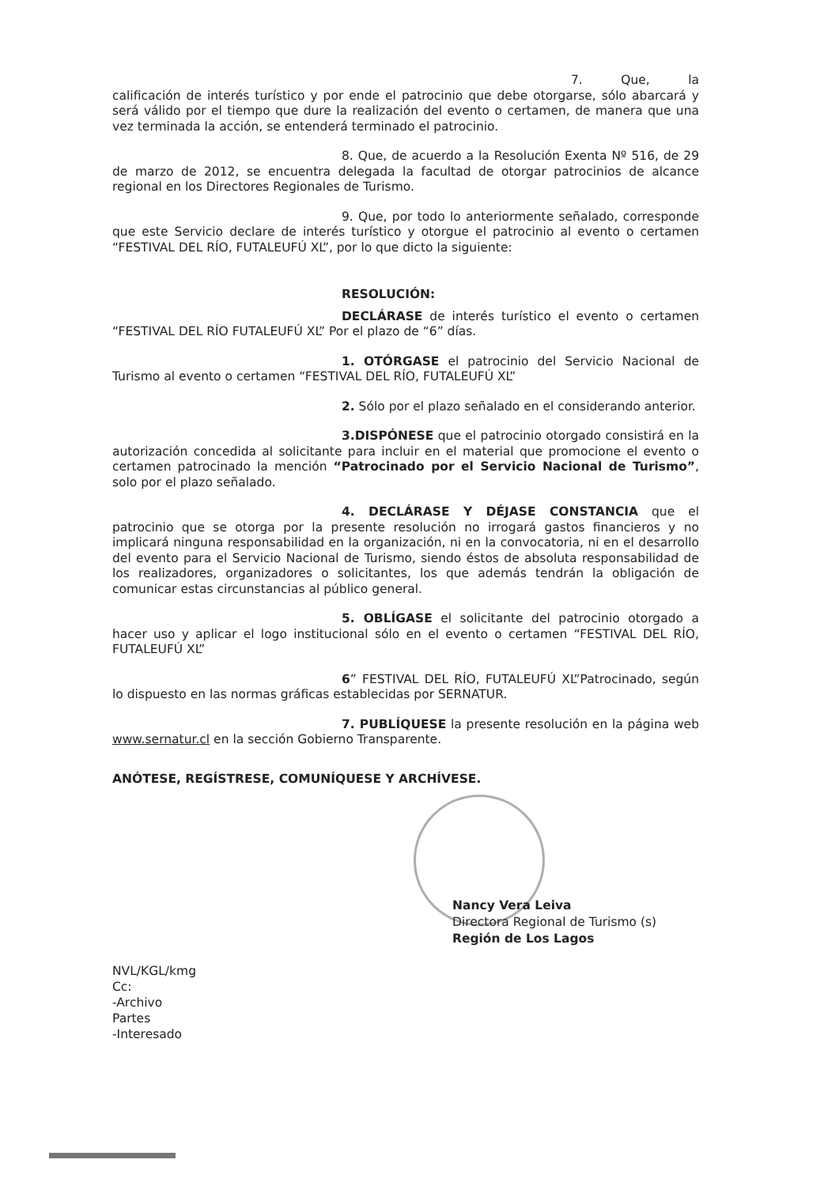7. Que, la calificación de interés turístico y por ende el patrocinio que debe otorgarse, sólo abarcará y será válido por el tiempo que dure la realización del evento o certamen, de manera que una vez terminada la acción, se entenderá terminado el patrocinio.
8. Que, de acuerdo a la Resolución Exenta Nº 516, de 29 de marzo de 2012, se encuentra delegada la facultad de otorgar patrocinios de alcance regional en los Directores Regionales de Turismo.
9. Que, por todo lo anteriormente señalado, corresponde que este Servicio declare de interés turístico y otorgue el patrocinio al evento o certamen “FESTIVAL DEL RÍO, FUTALEUFÚ XL”, por lo que dicto la siguiente:
RESOLUCIÓN:
DECLÁRASE de interés turístico el evento o certamen “FESTIVAL DEL RÍO FUTALEUFÚ XL” Por el plazo de “6” días.
1. OTÓRGASE el patrocinio del Servicio Nacional de Turismo al evento o certamen “FESTIVAL DEL RÍO, FUTALEUFÚ XL”
2. Sólo por el plazo señalado en el considerando anterior.
3.DISPÓNESE que el patrocinio otorgado consistirá en la autorización concedida al solicitante para incluir en el material que promocione el evento o certamen patrocinado la mención “Patrocinado por el Servicio Nacional de Turismo”, solo por el plazo señalado.
4. DECLÁRASE Y DÉJASE CONSTANCIA que el patrocinio que se otorga por la presente resolución no irrogará gastos financieros y no implicará ninguna responsabilidad en la organización, ni en la convocatoria, ni en el desarrollo del evento para el Servicio Nacional de Turismo, siendo éstos de absoluta responsabilidad de los realizadores, organizadores o solicitantes, los que además tendrán la obligación de comunicar estas circunstancias al público general.
5. OBLÍGASE el solicitante del patrocinio otorgado a hacer uso y aplicar el logo institucional sólo en el evento o certamen “FESTIVAL DEL RÍO, FUTALEUFÚ XL”
6” FESTIVAL DEL RÍO, FUTALEUFÚ XL”Patrocinado, según lo dispuesto en las normas gráficas establecidas por SERNATUR.
7. PUBLÍQUESE la presente resolución en la página web www.sernatur.cl en la sección Gobierno Transparente.
ANÓTESE, REGÍSTRESE, COMUNÍQUESE Y ARCHÍVESE.
Nancy Vera Leiva
Directora Regional de Turismo (s)
Región de Los Lagos
NVL/KGL/kmg
Cc:
-Archivo
Partes
-Interesado